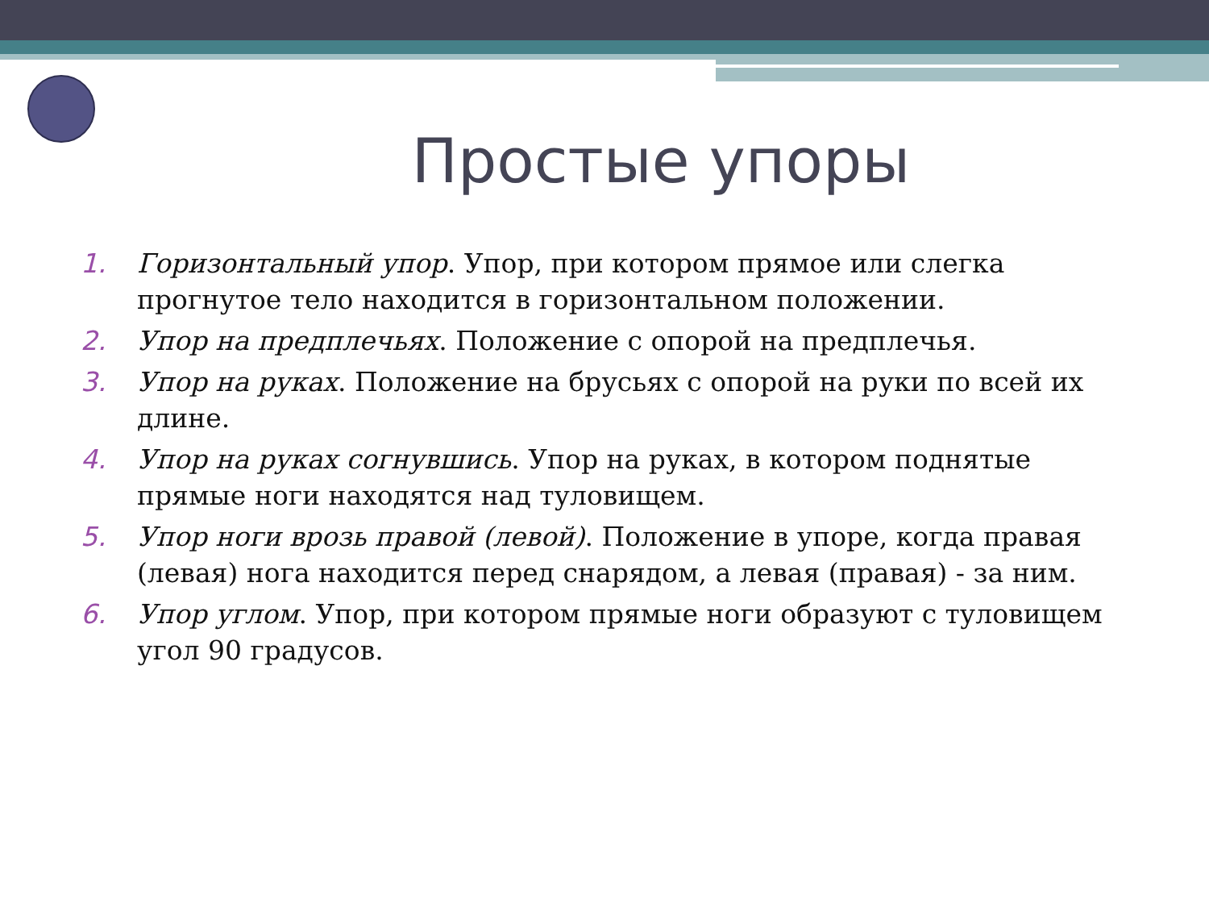Простые упоры
1. Горизонтальный упор. Упор, при котором прямое или слегка прогнутое тело находится в горизонтальном положении.
2. Упор на предплечьях. Положение с опорой на предплечья.
3. Упор на руках. Положение на брусьях с опорой на руки по всей их длине.
4. Упор на руках согнувшись. Упор на руках, в котором поднятые прямые ноги находятся над туловищем.
5. Упор ноги врозь правой (левой). Положение в упоре, когда правая (левая) нога находится перед снарядом, а левая (правая) - за ним.
6. Упор углом. Упор, при котором прямые ноги образуют с туловищем угол 90 градусов.